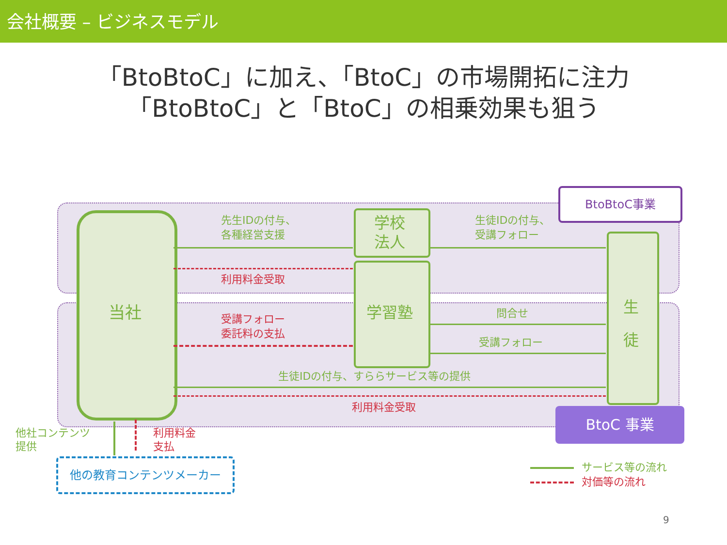会社概要 – ビジネスモデル
「BtoBtoC」に加え、「BtoC」の市場開拓に注力
「BtoBtoC」と「BtoC」の相乗効果も狙う
BtoBtoC事業
BtoC 事業
当社
学校
法人
学習塾
生
徒
先生IDの付与、
各種経営支援
利用料金受取
生徒IDの付与、
受講フォロー
受講フォロー
委託料の支払
問合せ
受講フォロー
生徒IDの付与、すららサービス等の提供
利用料金受取
他社コンテンツ
提供
利用料金
支払
他の教育コンテンツメーカー サービス等の流れ
対価等の流れ
9